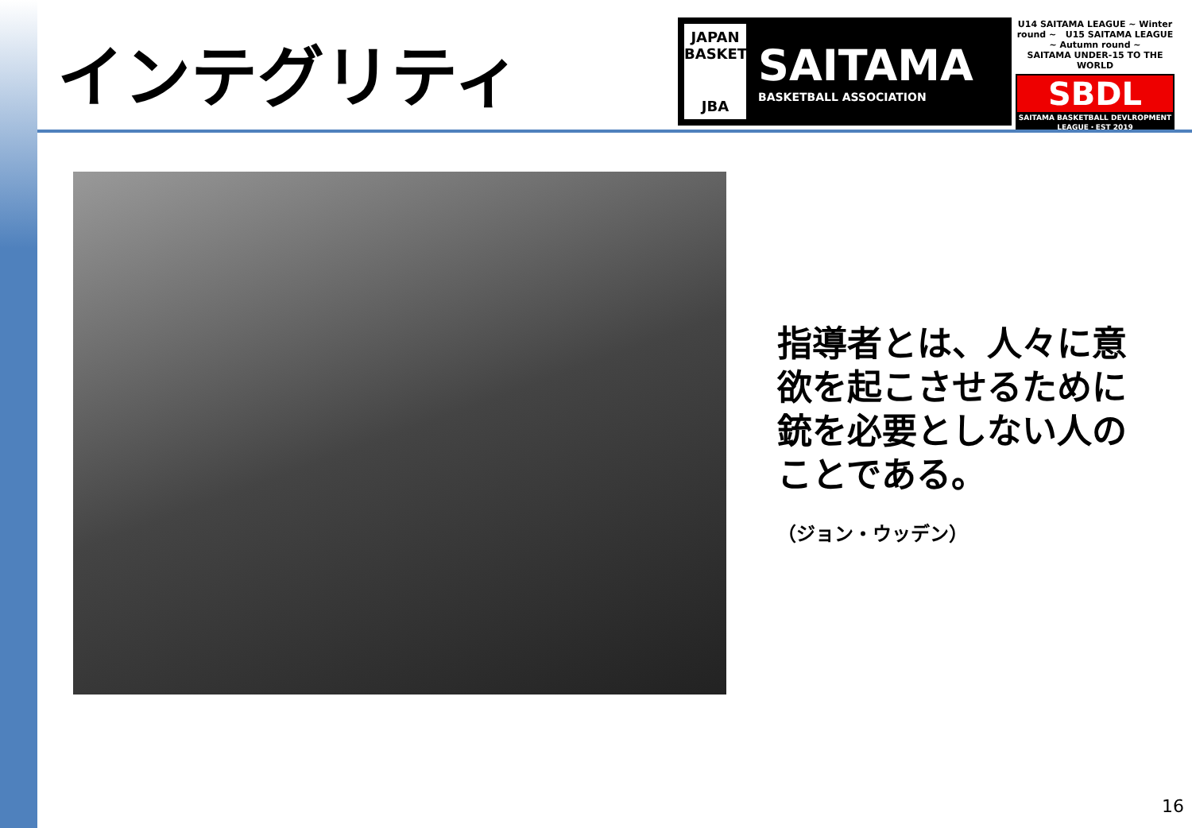インテグリティ
JAPAN BASKETBALL
JBA
SAITAMA
BASKETBALL ASSOCIATION
U14 SAITAMA LEAGUE ~ Winter round ~ U15 SAITAMA LEAGUE ~ Autumn round ~
SAITAMA UNDER-15 TO THE WORLD
SBDL
SAITAMA BASKETBALL DEVLROPMENT LEAGUE・EST 2019
指導者とは、人々に意欲を起こさせるために銃を必要としない人のことである。
（ジョン・ウッデン）
16